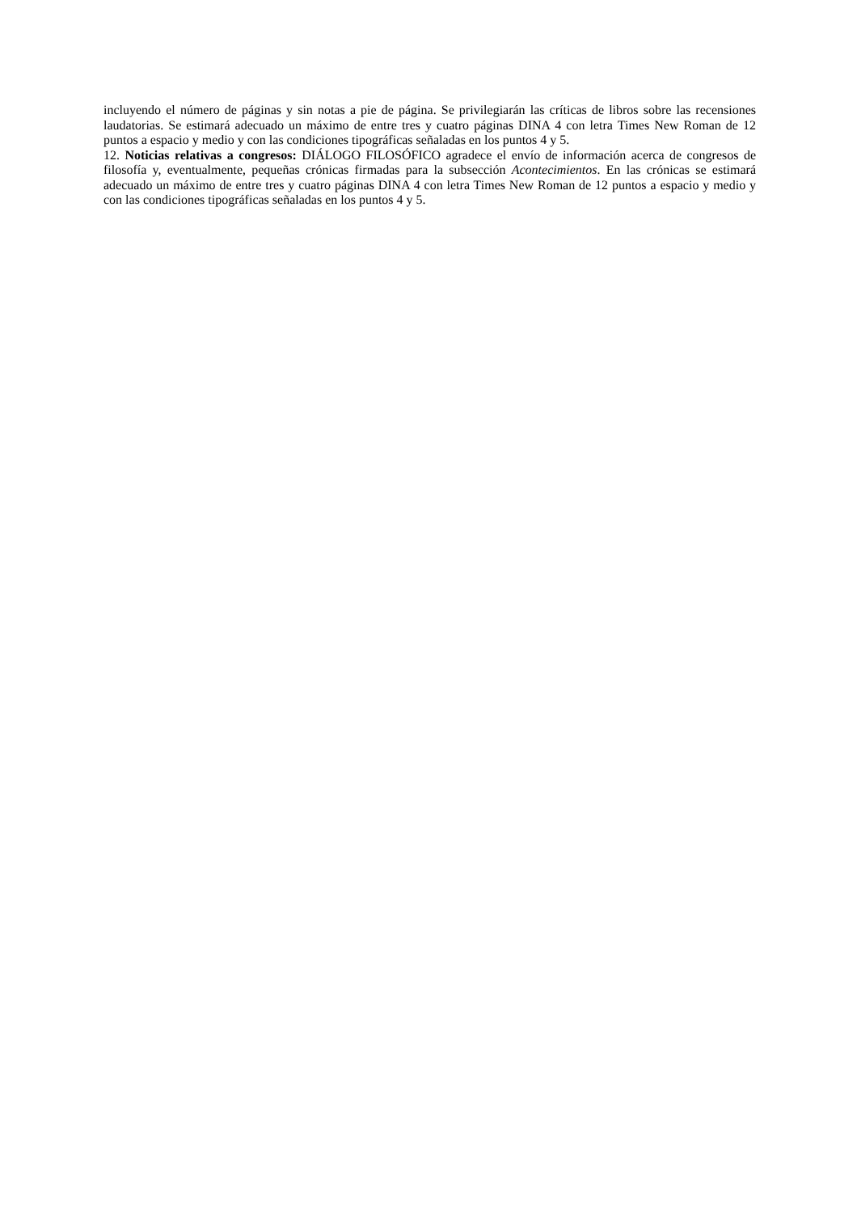incluyendo el número de páginas y sin notas a pie de página. Se privilegiarán las críticas de libros sobre las recensiones laudatorias. Se estimará adecuado un máximo de entre tres y cuatro páginas DINA 4 con letra Times New Roman de 12 puntos a espacio y medio y con las condiciones tipográficas señaladas en los puntos 4 y 5.
12. Noticias relativas a congresos: DIÁLOGO FILOSÓFICO agradece el envío de información acerca de congresos de filosofía y, eventualmente, pequeñas crónicas firmadas para la subsección Acontecimientos. En las crónicas se estimará adecuado un máximo de entre tres y cuatro páginas DINA 4 con letra Times New Roman de 12 puntos a espacio y medio y con las condiciones tipográficas señaladas en los puntos 4 y 5.